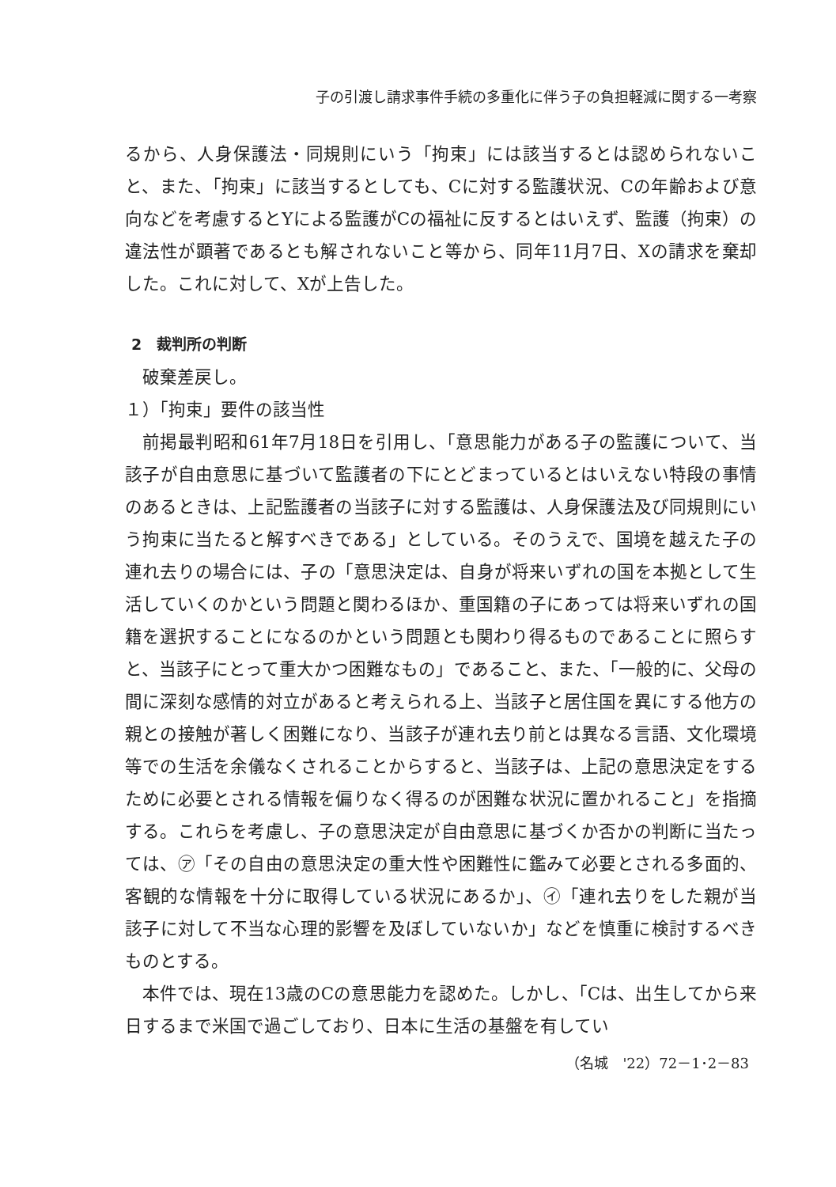子の引渡し請求事件手続の多重化に伴う子の負担軽減に関する一考察
るから、人身保護法・同規則にいう「拘束」には該当するとは認められないこと、また、「拘束」に該当するとしても、Cに対する監護状況、Cの年齢および意向などを考慮するとYによる監護がCの福祉に反するとはいえず、監護（拘束）の違法性が顕著であるとも解されないこと等から、同年11月7日、Xの請求を棄却した。これに対して、Xが上告した。
2　裁判所の判断
破棄差戻し。
１）「拘束」要件の該当性
前掲最判昭和61年7月18日を引用し、「意思能力がある子の監護について、当該子が自由意思に基づいて監護者の下にとどまっているとはいえない特段の事情のあるときは、上記監護者の当該子に対する監護は、人身保護法及び同規則にいう拘束に当たると解すべきである」としている。そのうえで、国境を越えた子の連れ去りの場合には、子の「意思決定は、自身が将来いずれの国を本拠として生活していくのかという問題と関わるほか、重国籍の子にあっては将来いずれの国籍を選択することになるのかという問題とも関わり得るものであることに照らすと、当該子にとって重大かつ困難なもの」であること、また、「一般的に、父母の間に深刻な感情的対立があると考えられる上、当該子と居住国を異にする他方の親との接触が著しく困難になり、当該子が連れ去り前とは異なる言語、文化環境等での生活を余儀なくされることからすると、当該子は、上記の意思決定をするために必要とされる情報を偏りなく得るのが困難な状況に置かれること」を指摘する。これらを考慮し、子の意思決定が自由意思に基づくか否かの判断に当たっては、㋐「その自由の意思決定の重大性や困難性に鑑みて必要とされる多面的、客観的な情報を十分に取得している状況にあるか」、㋑「連れ去りをした親が当該子に対して不当な心理的影響を及ぼしていないか」などを慎重に検討するべきものとする。
本件では、現在13歳のCの意思能力を認めた。しかし、「Cは、出生してから来日するまで米国で過ごしており、日本に生活の基盤を有してい
（名城　'22）72－1･2－83